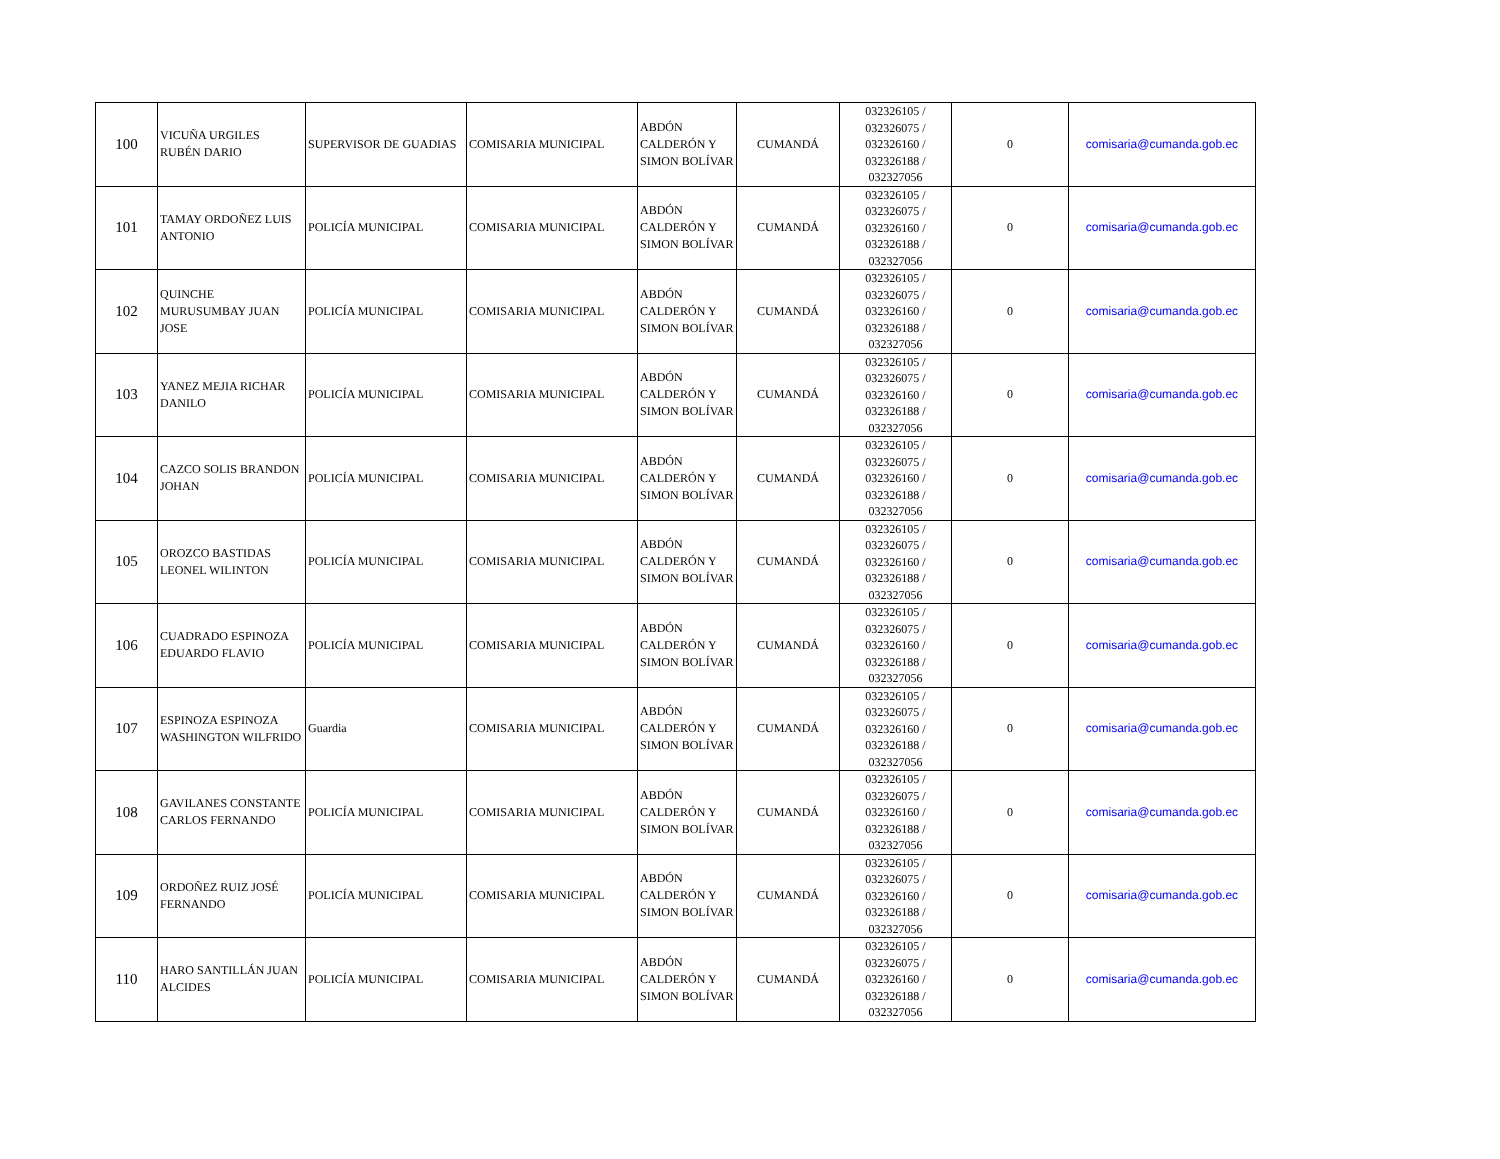| 100 | VICUÑA URGILES RUBÉN DARIO | SUPERVISOR DE GUADIAS | COMISARIA MUNICIPAL | ABDÓN CALDERÓN Y SIMON BOLÍVAR | CUMANDÁ | 032326105 / 032326075 / 032326160 / 032326188 / 032327056 | 0 | comisaria@cumanda.gob.ec |
| 101 | TAMAY ORDOÑEZ LUIS ANTONIO | POLICÍA MUNICIPAL | COMISARIA MUNICIPAL | ABDÓN CALDERÓN Y SIMON BOLÍVAR | CUMANDÁ | 032326105 / 032326075 / 032326160 / 032326188 / 032327056 | 0 | comisaria@cumanda.gob.ec |
| 102 | QUINCHE MURUSUMBAY JUAN JOSE | POLICÍA MUNICIPAL | COMISARIA MUNICIPAL | ABDÓN CALDERÓN Y SIMON BOLÍVAR | CUMANDÁ | 032326105 / 032326075 / 032326160 / 032326188 / 032327056 | 0 | comisaria@cumanda.gob.ec |
| 103 | YANEZ MEJIA RICHAR DANILO | POLICÍA MUNICIPAL | COMISARIA MUNICIPAL | ABDÓN CALDERÓN Y SIMON BOLÍVAR | CUMANDÁ | 032326105 / 032326075 / 032326160 / 032326188 / 032327056 | 0 | comisaria@cumanda.gob.ec |
| 104 | CAZCO SOLIS BRANDON JOHAN | POLICÍA MUNICIPAL | COMISARIA MUNICIPAL | ABDÓN CALDERÓN Y SIMON BOLÍVAR | CUMANDÁ | 032326105 / 032326075 / 032326160 / 032326188 / 032327056 | 0 | comisaria@cumanda.gob.ec |
| 105 | OROZCO BASTIDAS LEONEL WILINTON | POLICÍA MUNICIPAL | COMISARIA MUNICIPAL | ABDÓN CALDERÓN Y SIMON BOLÍVAR | CUMANDÁ | 032326105 / 032326075 / 032326160 / 032326188 / 032327056 | 0 | comisaria@cumanda.gob.ec |
| 106 | CUADRADO ESPINOZA EDUARDO FLAVIO | POLICÍA MUNICIPAL | COMISARIA MUNICIPAL | ABDÓN CALDERÓN Y SIMON BOLÍVAR | CUMANDÁ | 032326105 / 032326075 / 032326160 / 032326188 / 032327056 | 0 | comisaria@cumanda.gob.ec |
| 107 | ESPINOZA ESPINOZA WASHINGTON WILFRIDO | Guardia | COMISARIA MUNICIPAL | ABDÓN CALDERÓN Y SIMON BOLÍVAR | CUMANDÁ | 032326105 / 032326075 / 032326160 / 032326188 / 032327056 | 0 | comisaria@cumanda.gob.ec |
| 108 | GAVILANES CONSTANTE CARLOS FERNANDO | POLICÍA MUNICIPAL | COMISARIA MUNICIPAL | ABDÓN CALDERÓN Y SIMON BOLÍVAR | CUMANDÁ | 032326105 / 032326075 / 032326160 / 032326188 / 032327056 | 0 | comisaria@cumanda.gob.ec |
| 109 | ORDOÑEZ RUIZ JOSÉ FERNANDO | POLICÍA MUNICIPAL | COMISARIA MUNICIPAL | ABDÓN CALDERÓN Y SIMON BOLÍVAR | CUMANDÁ | 032326105 / 032326075 / 032326160 / 032326188 / 032327056 | 0 | comisaria@cumanda.gob.ec |
| 110 | HARO SANTILLÁN JUAN ALCIDES | POLICÍA MUNICIPAL | COMISARIA MUNICIPAL | ABDÓN CALDERÓN Y SIMON BOLÍVAR | CUMANDÁ | 032326105 / 032326075 / 032326160 / 032326188 / 032327056 | 0 | comisaria@cumanda.gob.ec |